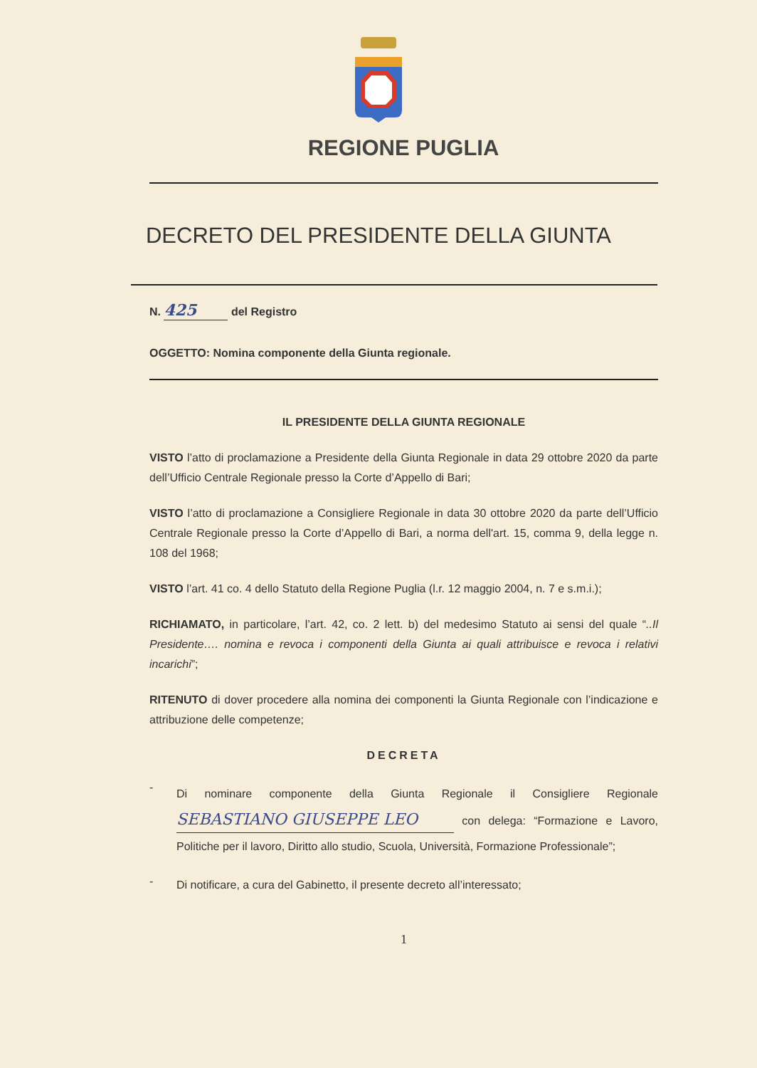REGIONE PUGLIA
DECRETO DEL PRESIDENTE DELLA GIUNTA
N. 425 del Registro
OGGETTO: Nomina componente della Giunta regionale.
IL PRESIDENTE DELLA GIUNTA REGIONALE
VISTO l’atto di proclamazione a Presidente della Giunta Regionale in data 29 ottobre 2020 da parte dell’Ufficio Centrale Regionale presso la Corte d’Appello di Bari;
VISTO l’atto di proclamazione a Consigliere Regionale in data 30 ottobre 2020 da parte dell’Ufficio Centrale Regionale presso la Corte d’Appello di Bari, a norma dell'art. 15, comma 9, della legge n. 108 del 1968;
VISTO l’art. 41 co. 4 dello Statuto della Regione Puglia (l.r. 12 maggio 2004, n. 7 e s.m.i.);
RICHIAMATO, in particolare, l’art. 42, co. 2 lett. b) del medesimo Statuto ai sensi del quale “..Il Presidente…. nomina e revoca i componenti della Giunta ai quali attribuisce e revoca i relativi incarichi”;
RITENUTO di dover procedere alla nomina dei componenti la Giunta Regionale con l’indicazione e attribuzione delle competenze;
DECRETA
-
Di nominare componente della Giunta Regionale il Consigliere Regionale SEBASTIANO GIUSEPPE LEO con delega: “Formazione e Lavoro, Politiche per il lavoro, Diritto allo studio, Scuola, Università, Formazione Professionale”;
-
Di notificare, a cura del Gabinetto, il presente decreto all’interessato;
1